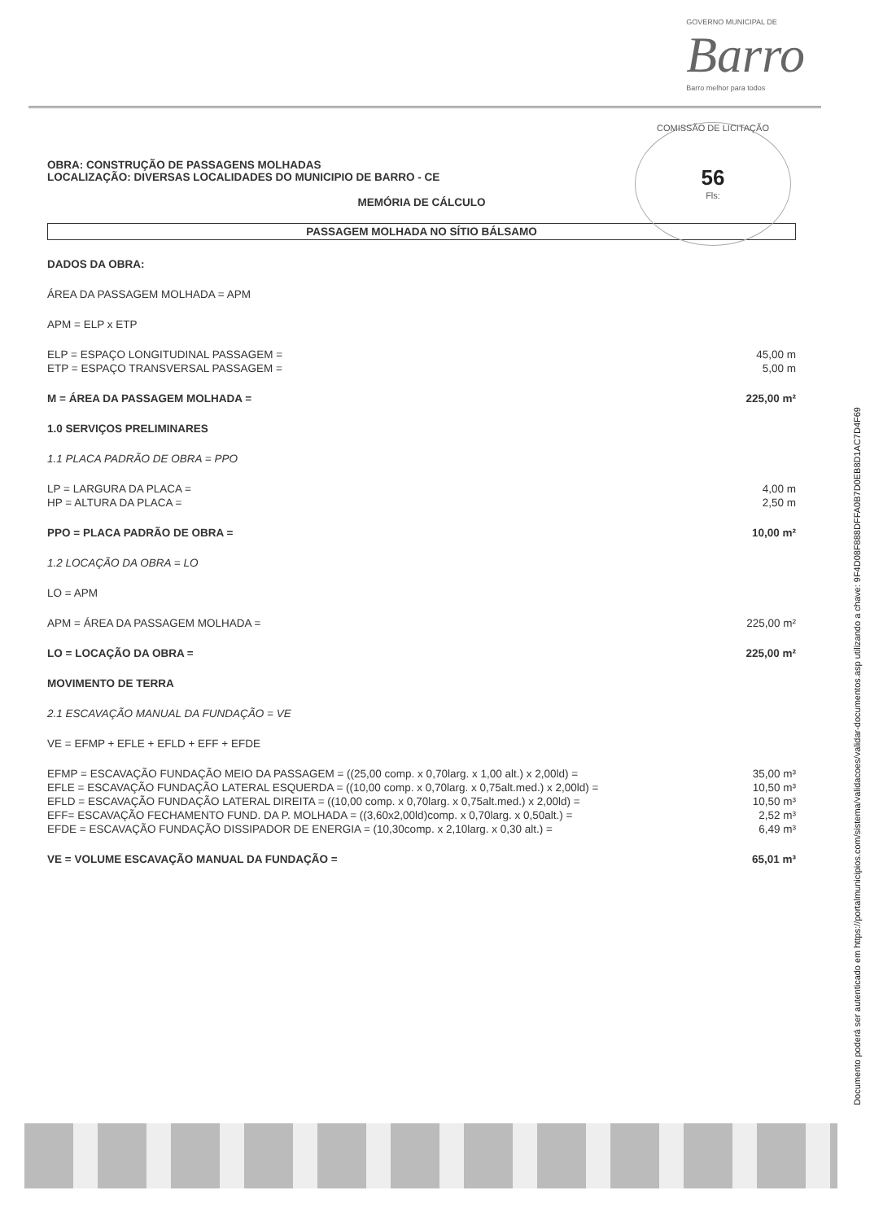GOVERNO MUNICIPAL DE
Barro
Barro melhor para todos
COMISSÃO DE LICITAÇÃO
56
Fls:
OBRA: CONSTRUÇÃO DE PASSAGENS MOLHADAS
LOCALIZAÇÃO: DIVERSAS LOCALIDADES DO MUNICIPIO DE BARRO - CE
MEMÓRIA DE CÁLCULO
PASSAGEM MOLHADA NO SÍTIO BÁLSAMO
DADOS DA OBRA:
ÁREA DA PASSAGEM MOLHADA = APM
APM = ELP x ETP
ELP = ESPAÇO LONGITUDINAL PASSAGEM = 45,00 m
ETP = ESPAÇO TRANSVERSAL PASSAGEM = 5,00 m
M = ÁREA DA PASSAGEM MOLHADA = 225,00 m²
1.0 SERVIÇOS PRELIMINARES
1.1 PLACA PADRÃO DE OBRA = PPO
LP = LARGURA DA PLACA = 4,00 m
HP = ALTURA DA PLACA = 2,50 m
PPO = PLACA PADRÃO DE OBRA = 10,00 m²
1.2 LOCAÇÃO DA OBRA = LO
LO = APM
APM = ÁREA DA PASSAGEM MOLHADA = 225,00 m²
LO = LOCAÇÃO DA OBRA = 225,00 m²
MOVIMENTO DE TERRA
2.1 ESCAVAÇÃO MANUAL DA FUNDAÇÃO = VE
VE = EFMP + EFLE + EFLD + EFF + EFDE
EFMP = ESCAVAÇÃO FUNDAÇÃO MEIO DA PASSAGEM = ((25,00 comp. x 0,70larg. x 1,00 alt.) x 2,00ld) = 35,00 m³
EFLE = ESCAVAÇÃO FUNDAÇÃO LATERAL ESQUERDA = ((10,00 comp. x 0,70larg. x 0,75alt.med.) x 2,00ld) = 10,50 m³
EFLD = ESCAVAÇÃO FUNDAÇÃO LATERAL DIREITA = ((10,00 comp. x 0,70larg. x 0,75alt.med.) x 2,00ld) = 10,50 m³
EFF= ESCAVAÇÃO FECHAMENTO FUND. DA P. MOLHADA = ((3,60x2,00ld)comp. x 0,70larg. x 0,50alt.) = 2,52 m³
EFDE = ESCAVAÇÃO FUNDAÇÃO DISSIPADOR DE ENERGIA = (10,30comp. x 2,10larg. x 0,30 alt.) = 6,49 m³
VE = VOLUME ESCAVAÇÃO MANUAL DA FUNDAÇÃO = 65,01 m³
Documento poderá ser autenticado em https://portalmunicipios.com/sistema/validacoes/validar-documentos.asp utilizando a chave: 9F4D08F888DFFA0B7D0EB8D1AC7D4F69